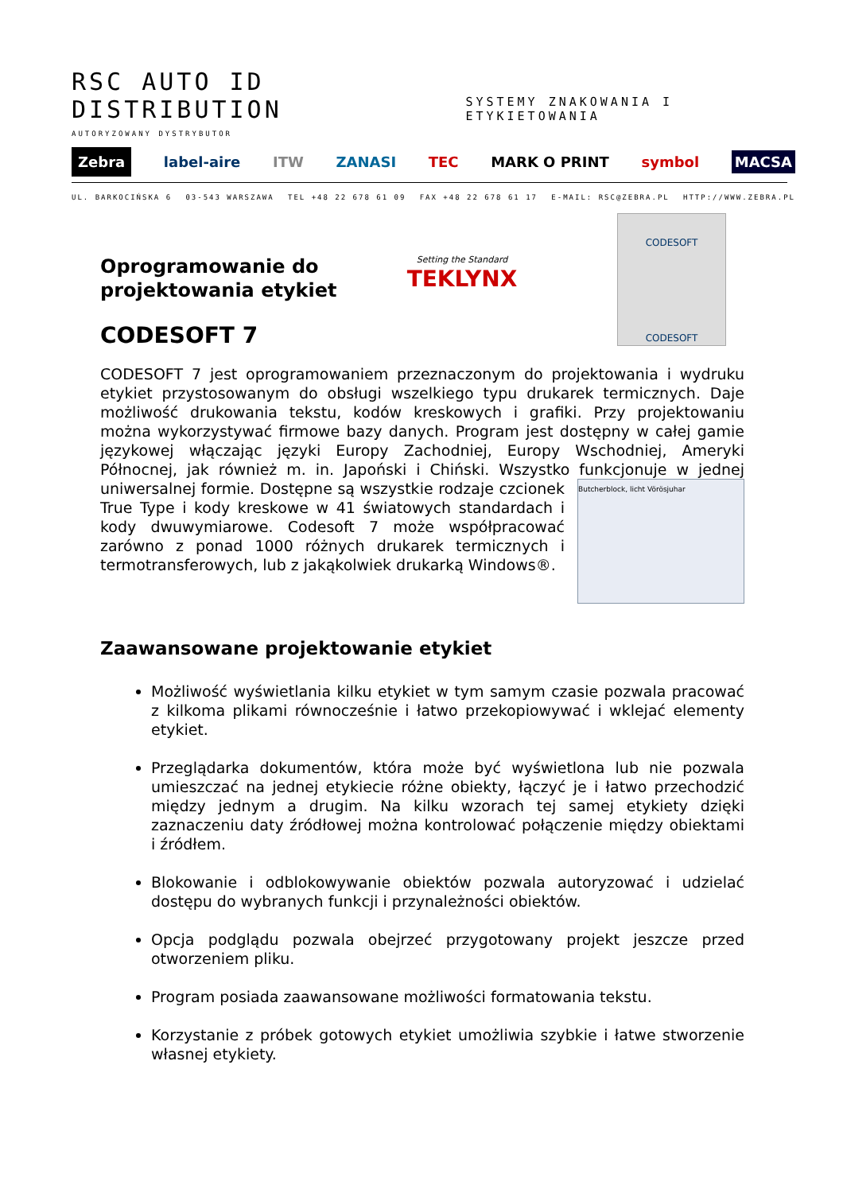RSC AUTO ID DISTRIBUTION
SYSTEMY ZNAKOWANIA I ETYKIETOWANIA
AUTORYZOWANY DYSTRYBUTOR
Zebra label-aire ITW ZANASI TEC MARK O PRINT symbol MACSA
UL. BARKOCIŃSKA 6 03-543 WARSZAWA TEL +48 22 678 61 09 FAX +48 22 678 61 17 E-MAIL: RSC@ZEBRA.PL HTTP://WWW.ZEBRA.PL
Setting the Standard
TEKLYNX
CODESOFT
CODESOFT
Oprogramowanie do
projektowania etykiet
CODESOFT 7
CODESOFT 7 jest oprogramowaniem przeznaczonym do projektowania i wydruku etykiet przystosowanym do obsługi wszelkiego typu drukarek termicznych. Daje możliwość drukowania tekstu, kodów kreskowych i grafiki. Przy projektowaniu można wykorzystywać firmowe bazy danych. Program jest dostępny w całej gamie językowej włączając języki Europy Zachodniej, Europy Wschodniej, Ameryki Północnej, jak również m. in. Japoński i Chiński. Wszystko funkcjonuje w Butcherblock, licht Vörösjuhar jednej uniwersalnej formie. Dostępne są wszystkie rodzaje czcionek True Type i kody kreskowe w 41 światowych standardach i kody dwuwymiarowe. Codesoft 7 może współpracować zarówno z ponad 1000 różnych drukarek termicznych i termotransferowych, lub z jakąkolwiek drukarką Windows®.
Zaawansowane projektowanie etykiet
Możliwość wyświetlania kilku etykiet w tym samym czasie pozwala pracować z kilkoma plikami równocześnie i łatwo przekopiowywać i wklejać elementy etykiet.
Przeglądarka dokumentów, która może być wyświetlona lub nie pozwala umieszczać na jednej etykiecie różne obiekty, łączyć je i łatwo przechodzić między jednym a drugim. Na kilku wzorach tej samej etykiety dzięki zaznaczeniu daty źródłowej można kontrolować połączenie między obiektami i źródłem.
Blokowanie i odblokowywanie obiektów pozwala autoryzować i udzielać dostępu do wybranych funkcji i przynależności obiektów.
Opcja podglądu pozwala obejrzeć przygotowany projekt jeszcze przed otworzeniem pliku.
Program posiada zaawansowane możliwości formatowania tekstu.
Korzystanie z próbek gotowych etykiet umożliwia szybkie i łatwe stworzenie własnej etykiety.